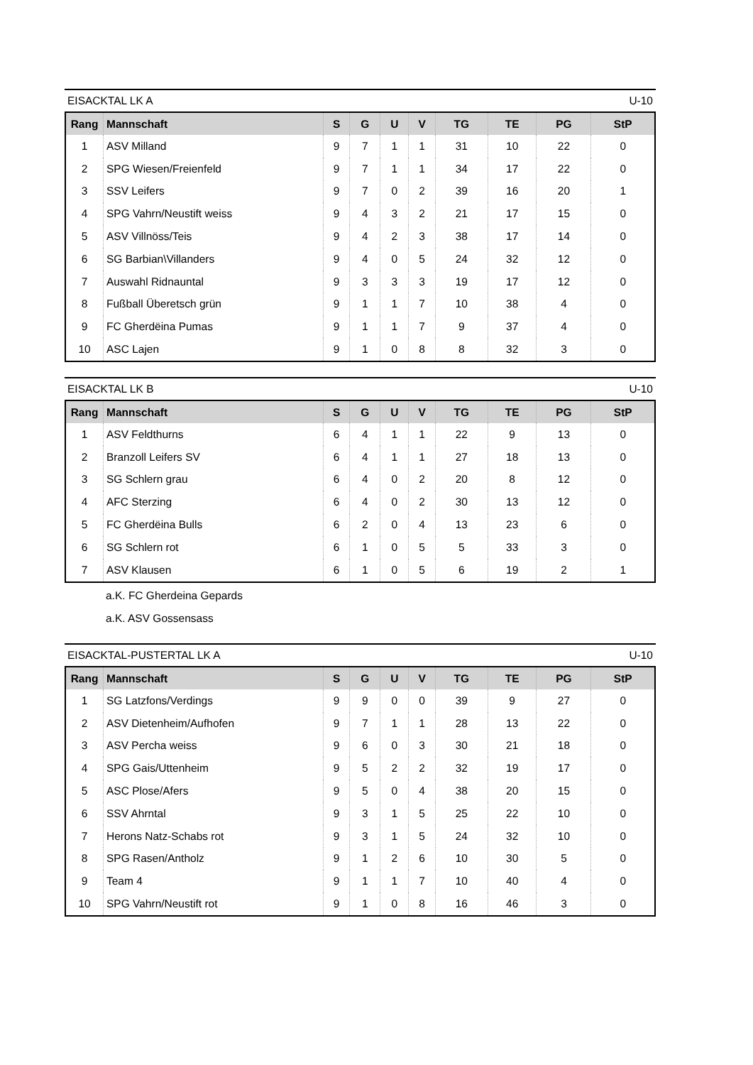EISACKTAL LK A U-10
| Rang | Mannschaft | S | G | U | V | TG | TE | PG | StP |
| --- | --- | --- | --- | --- | --- | --- | --- | --- | --- |
| 1 | ASV Milland | 9 | 7 | 1 | 1 | 31 | 10 | 22 | 0 |
| 2 | SPG Wiesen/Freienfeld | 9 | 7 | 1 | 1 | 34 | 17 | 22 | 0 |
| 3 | SSV Leifers | 9 | 7 | 0 | 2 | 39 | 16 | 20 | 1 |
| 4 | SPG Vahrn/Neustift weiss | 9 | 4 | 3 | 2 | 21 | 17 | 15 | 0 |
| 5 | ASV Villnöss/Teis | 9 | 4 | 2 | 3 | 38 | 17 | 14 | 0 |
| 6 | SG Barbian\Villanders | 9 | 4 | 0 | 5 | 24 | 32 | 12 | 0 |
| 7 | Auswahl Ridnauntal | 9 | 3 | 3 | 3 | 19 | 17 | 12 | 0 |
| 8 | Fußball Überetsch grün | 9 | 1 | 1 | 7 | 10 | 38 | 4 | 0 |
| 9 | FC Gherdëina Pumas | 9 | 1 | 1 | 7 | 9 | 37 | 4 | 0 |
| 10 | ASC Lajen | 9 | 1 | 0 | 8 | 8 | 32 | 3 | 0 |
EISACKTAL LK B U-10
| Rang | Mannschaft | S | G | U | V | TG | TE | PG | StP |
| --- | --- | --- | --- | --- | --- | --- | --- | --- | --- |
| 1 | ASV Feldthurns | 6 | 4 | 1 | 1 | 22 | 9 | 13 | 0 |
| 2 | Branzoll Leifers SV | 6 | 4 | 1 | 1 | 27 | 18 | 13 | 0 |
| 3 | SG Schlern grau | 6 | 4 | 0 | 2 | 20 | 8 | 12 | 0 |
| 4 | AFC Sterzing | 6 | 4 | 0 | 2 | 30 | 13 | 12 | 0 |
| 5 | FC Gherdëina Bulls | 6 | 2 | 0 | 4 | 13 | 23 | 6 | 0 |
| 6 | SG Schlern rot | 6 | 1 | 0 | 5 | 5 | 33 | 3 | 0 |
| 7 | ASV Klausen | 6 | 1 | 0 | 5 | 6 | 19 | 2 | 1 |
a.K. FC Gherdeina Gepards
a.K. ASV Gossensass
EISACKTAL-PUSTERTAL LK A U-10
| Rang | Mannschaft | S | G | U | V | TG | TE | PG | StP |
| --- | --- | --- | --- | --- | --- | --- | --- | --- | --- |
| 1 | SG Latzfons/Verdings | 9 | 9 | 0 | 0 | 39 | 9 | 27 | 0 |
| 2 | ASV Dietenheim/Aufhofen | 9 | 7 | 1 | 1 | 28 | 13 | 22 | 0 |
| 3 | ASV Percha weiss | 9 | 6 | 0 | 3 | 30 | 21 | 18 | 0 |
| 4 | SPG Gais/Uttenheim | 9 | 5 | 2 | 2 | 32 | 19 | 17 | 0 |
| 5 | ASC Plose/Afers | 9 | 5 | 0 | 4 | 38 | 20 | 15 | 0 |
| 6 | SSV Ahrntal | 9 | 3 | 1 | 5 | 25 | 22 | 10 | 0 |
| 7 | Herons Natz-Schabs rot | 9 | 3 | 1 | 5 | 24 | 32 | 10 | 0 |
| 8 | SPG Rasen/Antholz | 9 | 1 | 2 | 6 | 10 | 30 | 5 | 0 |
| 9 | Team 4 | 9 | 1 | 1 | 7 | 10 | 40 | 4 | 0 |
| 10 | SPG Vahrn/Neustift rot | 9 | 1 | 0 | 8 | 16 | 46 | 3 | 0 |